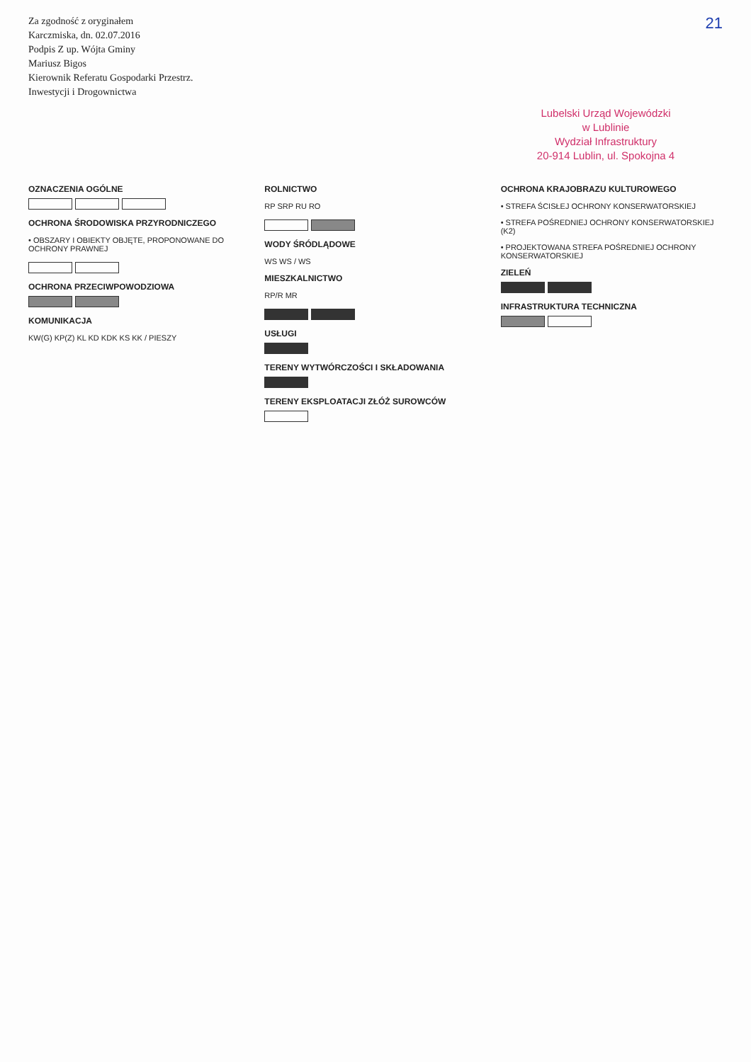Za zgodność z oryginałem
Karczmiska, dn. 02.07.2016
Podpis Z up. Wójta Gminy
Mariusz Bigos
Kierownik Referatu Gospodarki Przestrz.
Inwestycji i Drogownictwa
21
Lubelski Urząd Wojewódzki
w Lublinie
Wydział Infrastruktury
20-914 Lublin, ul. Spokojna 4
OZNACZENIA OGÓLNE
OCHRONA ŚRODOWISKA PRZYRODNICZEGO
• OBSZARY I OBIEKTY OBJĘTE, PROPONOWANE DO OCHRONY PRAWNEJ
OCHRONA PRZECIWPOWODZIOWA
KOMUNIKACJA
KW(G) KP(Z) KL KD KDK KS KK / PIESZY
ROLNICTWO
RP SRP RU RO
WODY ŚRÓDLĄDOWE
WS WS / WS
MIESZKALNICTWO
RP/R MR
USŁUGI
TERENY WYTWÓRCZOŚCI I SKŁADOWANIA
TERENY EKSPLOATACJI ZŁÓŻ SUROWCÓW
OCHRONA KRAJOBRAZU KULTUROWEGO
• STREFA ŚCISŁEJ OCHRONY KONSERWATORSKIEJ
• STREFA POŚREDNIEJ OCHRONY KONSERWATORSKIEJ (K2)
• PROJEKTOWANA STREFA POŚREDNIEJ OCHRONY KONSERWATORSKIEJ
ZIELEŃ
INFRASTRUKTURA TECHNICZNA